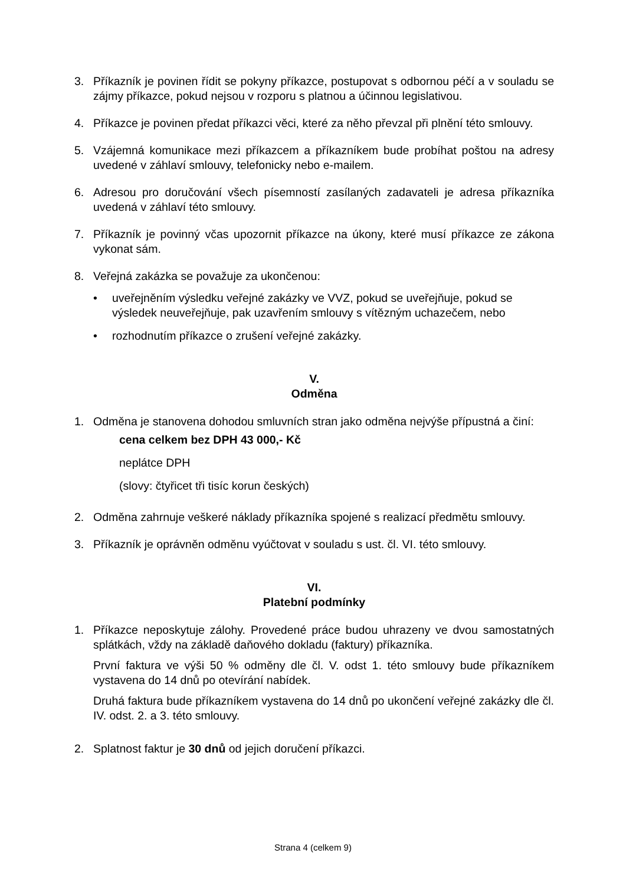3. Příkazník je povinen řídit se pokyny příkazce, postupovat s odbornou péčí a v souladu se zájmy příkazce, pokud nejsou v rozporu s platnou a účinnou legislativou.
4. Příkazce je povinen předat příkazci věci, které za něho převzal při plnění této smlouvy.
5. Vzájemná komunikace mezi příkazcem a příkazníkem bude probíhat poštou na adresy uvedené v záhlaví smlouvy, telefonicky nebo e-mailem.
6. Adresou pro doručování všech písemností zasílaných zadavateli je adresa příkazníka uvedená v záhlaví této smlouvy.
7. Příkazník je povinný včas upozornit příkazce na úkony, které musí příkazce ze zákona vykonat sám.
8. Veřejná zakázka se považuje za ukončenou:
• uveřejněním výsledku veřejné zakázky ve VVZ, pokud se uveřejňuje, pokud se výsledek neuveřejňuje, pak uzavřením smlouvy s vítězným uchazečem, nebo
• rozhodnutím příkazce o zrušení veřejné zakázky.
V.
Odměna
1. Odměna je stanovena dohodou smluvních stran jako odměna nejvýše přípustná a činí:
cena celkem bez DPH 43 000,- Kč
neplátce DPH
(slovy: čtyřicet tři tisíc korun českých)
2. Odměna zahrnuje veškeré náklady příkazníka spojené s realizací předmětu smlouvy.
3. Příkazník je oprávněn odměnu vyúčtovat v souladu s ust. čl. VI. této smlouvy.
VI.
Platební podmínky
1. Příkazce neposkytuje zálohy. Provedené práce budou uhrazeny ve dvou samostatných splátkách, vždy na základě daňového dokladu (faktury) příkazníka.
První faktura ve výši 50 % odměny dle čl. V. odst 1. této smlouvy bude příkazníkem vystavena do 14 dnů po otevírání nabídek.
Druhá faktura bude příkazníkem vystavena do 14 dnů po ukončení veřejné zakázky dle čl. IV. odst. 2. a 3. této smlouvy.
2. Splatnost faktur je 30 dnů od jejich doručení příkazci.
Strana 4 (celkem 9)